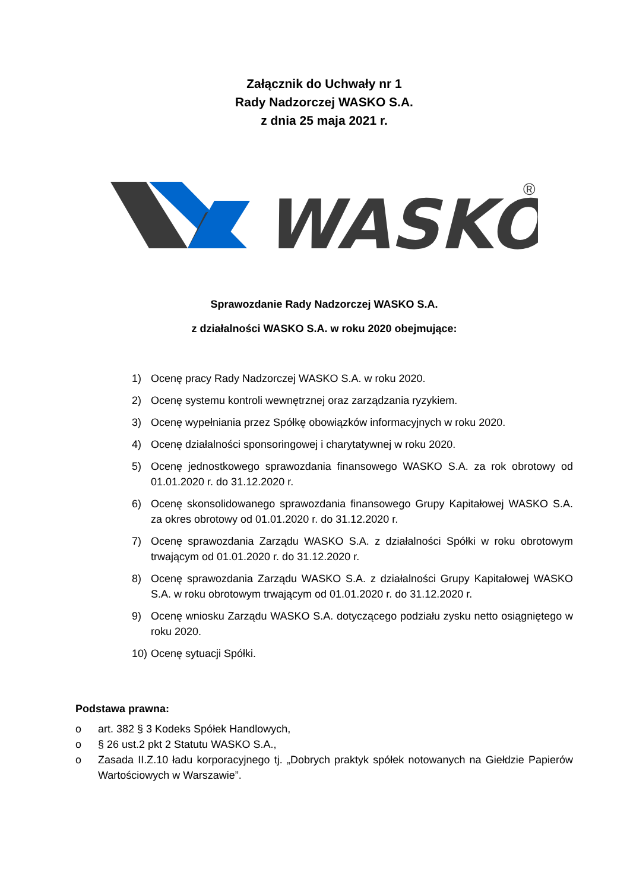Załącznik do Uchwały nr 1
Rady Nadzorczej WASKO S.A.
z dnia 25 maja 2021 r.
WASKO
®
Sprawozdanie Rady Nadzorczej WASKO S.A.
z działalności WASKO S.A. w roku 2020 obejmujące:
1) Ocenę pracy Rady Nadzorczej WASKO S.A. w roku 2020.
2) Ocenę systemu kontroli wewnętrznej oraz zarządzania ryzykiem.
3) Ocenę wypełniania przez Spółkę obowiązków informacyjnych w roku 2020.
4) Ocenę działalności sponsoringowej i charytatywnej w roku 2020.
5) Ocenę jednostkowego sprawozdania finansowego WASKO S.A. za rok obrotowy od 01.01.2020 r. do 31.12.2020 r.
6) Ocenę skonsolidowanego sprawozdania finansowego Grupy Kapitałowej WASKO S.A. za okres obrotowy od 01.01.2020 r. do 31.12.2020 r.
7) Ocenę sprawozdania Zarządu WASKO S.A. z działalności Spółki w roku obrotowym trwającym od 01.01.2020 r. do 31.12.2020 r.
8) Ocenę sprawozdania Zarządu WASKO S.A. z działalności Grupy Kapitałowej WASKO S.A. w roku obrotowym trwającym od 01.01.2020 r. do 31.12.2020 r.
9) Ocenę wniosku Zarządu WASKO S.A. dotyczącego podziału zysku netto osiągniętego w roku 2020.
10) Ocenę sytuacji Spółki.
Podstawa prawna:
o art. 382 § 3 Kodeks Spółek Handlowych,
o § 26 ust.2 pkt 2 Statutu WASKO S.A.,
o Zasada II.Z.10 ładu korporacyjnego tj. „Dobrych praktyk spółek notowanych na Giełdzie Papierów Wartościowych w Warszawie”.